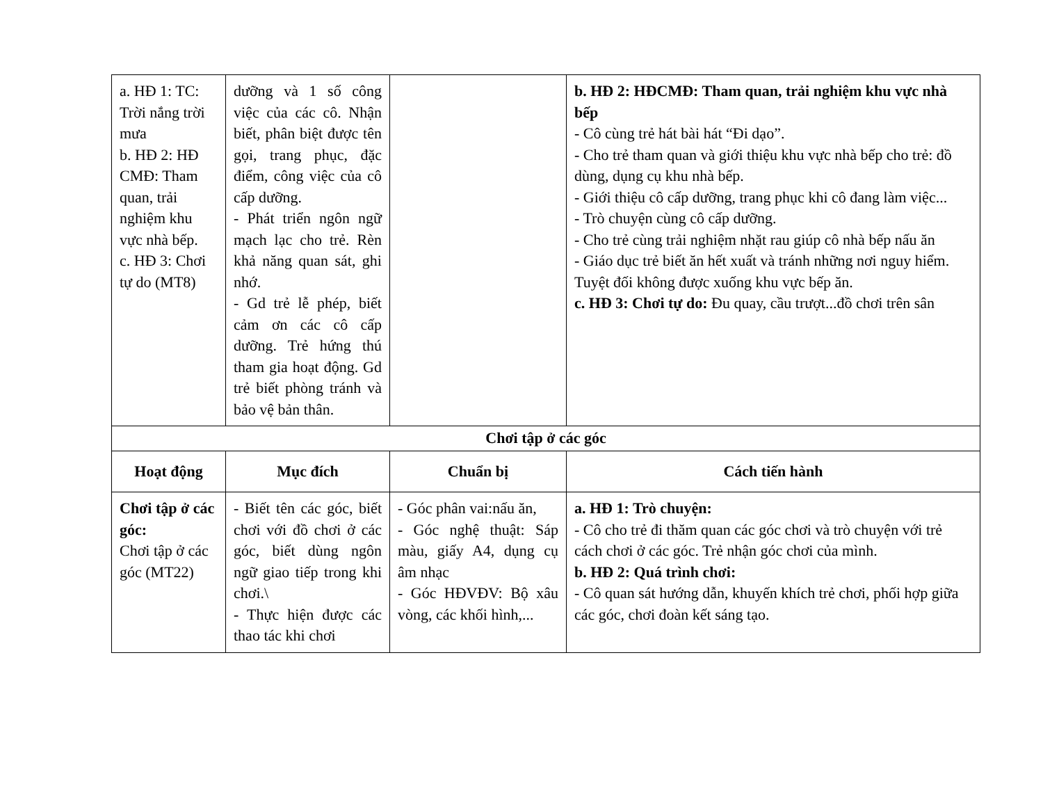| a. HĐ 1: TC: Trời nắng trời mưa b. HĐ 2: HĐ CMĐ: Tham quan, trải nghiệm khu vực nhà bếp. c. HĐ 3: Chơi tự do (MT8) | dưỡng và 1 số công việc của các cô. Nhận biết, phân biệt được tên gọi, trang phục, đặc điểm, công việc của cô cấp dưỡng. - Phát triển ngôn ngữ mạch lạc cho trẻ. Rèn khả năng quan sát, ghi nhớ. - Gd trẻ lễ phép, biết cảm ơn các cô cấp dưỡng. Trẻ hứng thú tham gia hoạt động. Gd trẻ biết phòng tránh và bảo vệ bản thân. | | b. HĐ 2: HĐCMĐ: Tham quan, trải nghiệm khu vực nhà bếp - Cô cùng trẻ hát bài hát “Đi dạo”. - Cho trẻ tham quan và giới thiệu khu vực nhà bếp cho trẻ: đồ dùng, dụng cụ khu nhà bếp. - Giới thiệu cô cấp dưỡng, trang phục khi cô đang làm việc... - Trò chuyện cùng cô cấp dưỡng. - Cho trẻ cùng trải nghiệm nhặt rau giúp cô nhà bếp nấu ăn - Giáo dục trẻ biết ăn hết xuất và tránh những nơi nguy hiểm. Tuyệt đối không được xuống khu vực bếp ăn. c. HĐ 3: Chơi tự do: Đu quay, cầu trượt...đồ chơi trên sân |
| Chơi tập ở các góc | | | |
| Hoạt động | Mục đích | Chuẩn bị | Cách tiến hành |
| Chơi tập ở các góc: Chơi tập ở các góc (MT22) | - Biết tên các góc, biết chơi với đồ chơi ở các góc, biết dùng ngôn ngữ giao tiếp trong khi chơi.\ - Thực hiện được các thao tác khi chơi | - Góc phân vai:nấu ăn, - Góc nghệ thuật: Sáp màu, giấy A4, dụng cụ âm nhạc - Góc HĐVĐV: Bộ xâu vòng, các khối hình,... | a. HĐ 1: Trò chuyện: - Cô cho trẻ đi thăm quan các góc chơi và trò chuyện với trẻ cách chơi ở các góc. Trẻ nhận góc chơi của mình. b. HĐ 2: Quá trình chơi: - Cô quan sát hướng dẫn, khuyến khích trẻ chơi, phối hợp giữa các góc, chơi đoàn kết sáng tạo. |